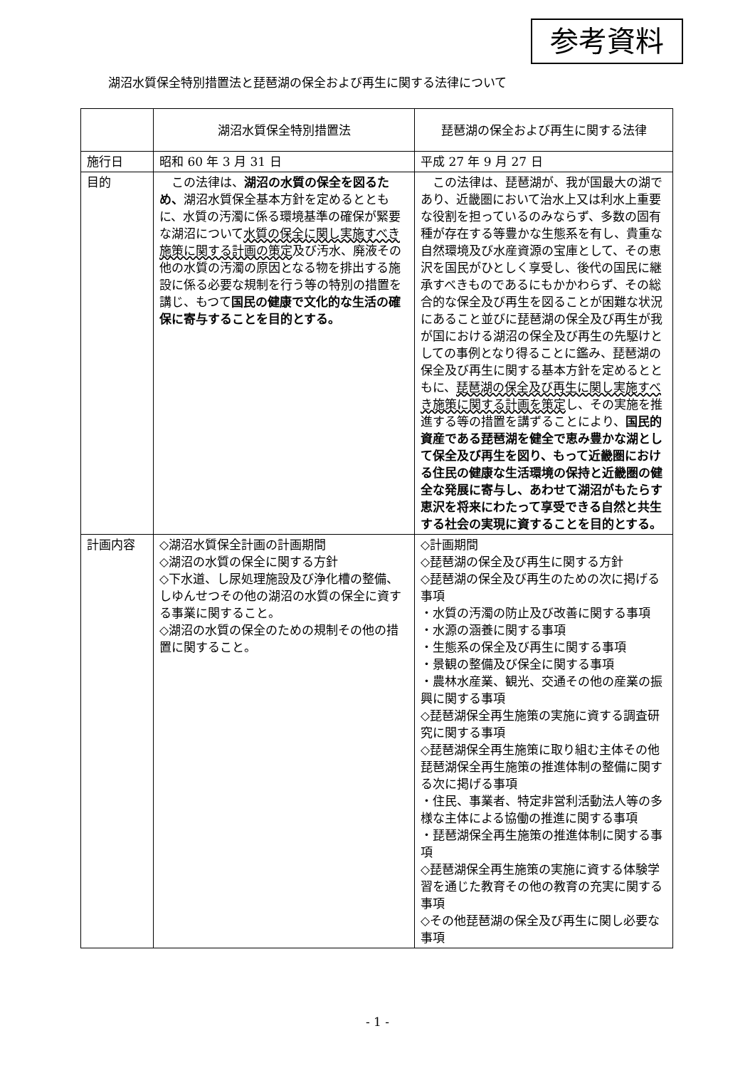参考資料
湖沼水質保全特別措置法と琵琶湖の保全および再生に関する法律について
| | 湖沼水質保全特別措置法 | 琵琶湖の保全および再生に関する法律 |
| --- | --- | --- |
| 施行日 | 昭和 60 年 3 月 31 日 | 平成 27 年 9 月 27 日 |
| 目的 | この法律は、 湖沼の水質の保全を図るため、 湖沼水質保全基本方針を定めるとともに、水質の汚濁に係る環境基準の確保が緊要な湖沼について 水質の保全に関し実施すべき施策に関する計画の策定 及び汚水、廃液その他の水質の汚濁の原因となる物を排出する施設に係る必要な規制を行う等の特別の措置を講じ、もつて 国民の健康で文化的な生活の確保に寄与することを目的とする。 | この法律は、琵琶湖が、我が国最大の湖であり、近畿圏において治水上又は利水上重要な役割を担っているのみならず、多数の固有種が存在する等豊かな生態系を有し、貴重な自然環境及び水産資源の宝庫として、その恵沢を国民がひとしく享受し、後代の国民に継承すべきものであるにもかかわらず、その総合的な保全及び再生を図ることが困難な状況にあること並びに琵琶湖の保全及び再生が我が国における湖沼の保全及び再生の先駆けとしての事例となり得ることに鑑み、琵琶湖の保全及び再生に関する基本方針を定めるとともに、 琵琶湖の保全及び再生に関し実施すべき施策に関する計画を策定 し、その実施を推進する等の措置を講ずることにより、 国民的資産である琵琶湖を健全で恵み豊かな湖として保全及び再生を図り、もって近畿圏における住民の健康な生活環境の保持と近畿圏の健全な発展に寄与し、あわせて湖沼がもたらす恵沢を将来にわたって享受できる自然と共生する社会の実現に資することを目的とする。 |
| 計画内容 | ◇湖沼水質保全計画の計画期間 ◇湖沼の水質の保全に関する方針 ◇下水道、し尿処理施設及び浄化槽の整備、しゆんせつその他の湖沼の水質の保全に資する事業に関すること。 ◇湖沼の水質の保全のための規制その他の措置に関すること。 | ◇計画期間 ◇琵琶湖の保全及び再生に関する方針 ◇琵琶湖の保全及び再生のための次に掲げる事項 ・水質の汚濁の防止及び改善に関する事項 ・水源の涵養に関する事項 ・生態系の保全及び再生に関する事項 ・景観の整備及び保全に関する事項 ・農林水産業、観光、交通その他の産業の振興に関する事項 ◇琵琶湖保全再生施策の実施に資する調査研究に関する事項 ◇琵琶湖保全再生施策に取り組む主体その他琵琶湖保全再生施策の推進体制の整備に関する次に掲げる事項 ・住民、事業者、特定非営利活動法人等の多様な主体による協働の推進に関する事項 ・琵琶湖保全再生施策の推進体制に関する事項 ◇琵琶湖保全再生施策の実施に資する体験学習を通じた教育その他の教育の充実に関する事項 ◇その他琵琶湖の保全及び再生に関し必要な事項 |
- 1 -